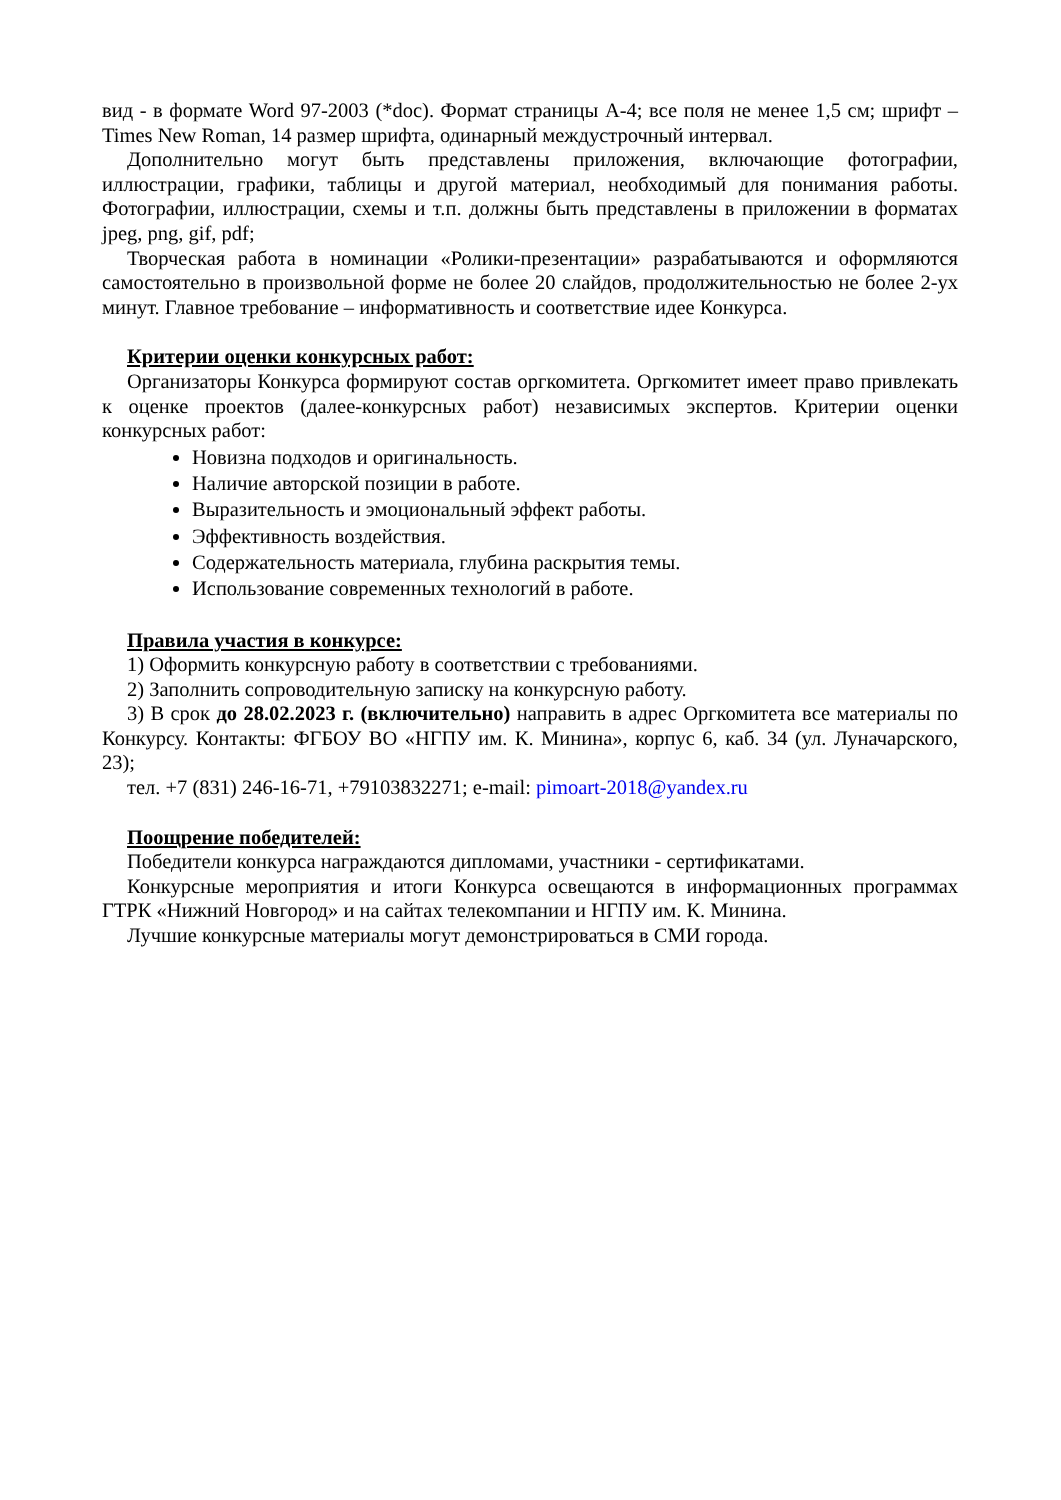вид - в формате Word 97-2003 (*doc). Формат страницы А-4; все поля не менее 1,5 см; шрифт – Times New Roman, 14 размер шрифта, одинарный междустрочный интервал.
Дополнительно могут быть представлены приложения, включающие фотографии, иллюстрации, графики, таблицы и другой материал, необходимый для понимания работы. Фотографии, иллюстрации, схемы и т.п. должны быть представлены в приложении в форматах jpeg, png, gif, pdf;
Творческая работа в номинации «Ролики-презентации» разрабатываются и оформляются самостоятельно в произвольной форме не более 20 слайдов, продолжительностью не более 2-ух минут. Главное требование – информативность и соответствие идее Конкурса.
Критерии оценки конкурсных работ:
Организаторы Конкурса формируют состав оргкомитета. Оргкомитет имеет право привлекать к оценке проектов (далее-конкурсных работ) независимых экспертов. Критерии оценки конкурсных работ:
Новизна подходов и оригинальность.
Наличие авторской позиции в работе.
Выразительность и эмоциональный эффект работы.
Эффективность воздействия.
Содержательность материала, глубина раскрытия темы.
Использование современных технологий в работе.
Правила участия в конкурсе:
1) Оформить конкурсную работу в соответствии с требованиями.
2) Заполнить сопроводительную записку на конкурсную работу.
3) В срок до 28.02.2023 г. (включительно) направить в адрес Оргкомитета все материалы по Конкурсу. Контакты: ФГБОУ ВО «НГПУ им. К. Минина», корпус 6, каб. 34 (ул. Луначарского, 23);
тел. +7 (831) 246-16-71, +79103832271; e-mail: pimoart-2018@yandex.ru
Поощрение победителей:
Победители конкурса награждаются дипломами, участники - сертификатами.
Конкурсные мероприятия и итоги Конкурса освещаются в информационных программах ГТРК «Нижний Новгород» и на сайтах телекомпании и НГПУ им. К. Минина.
Лучшие конкурсные материалы могут демонстрироваться в СМИ города.